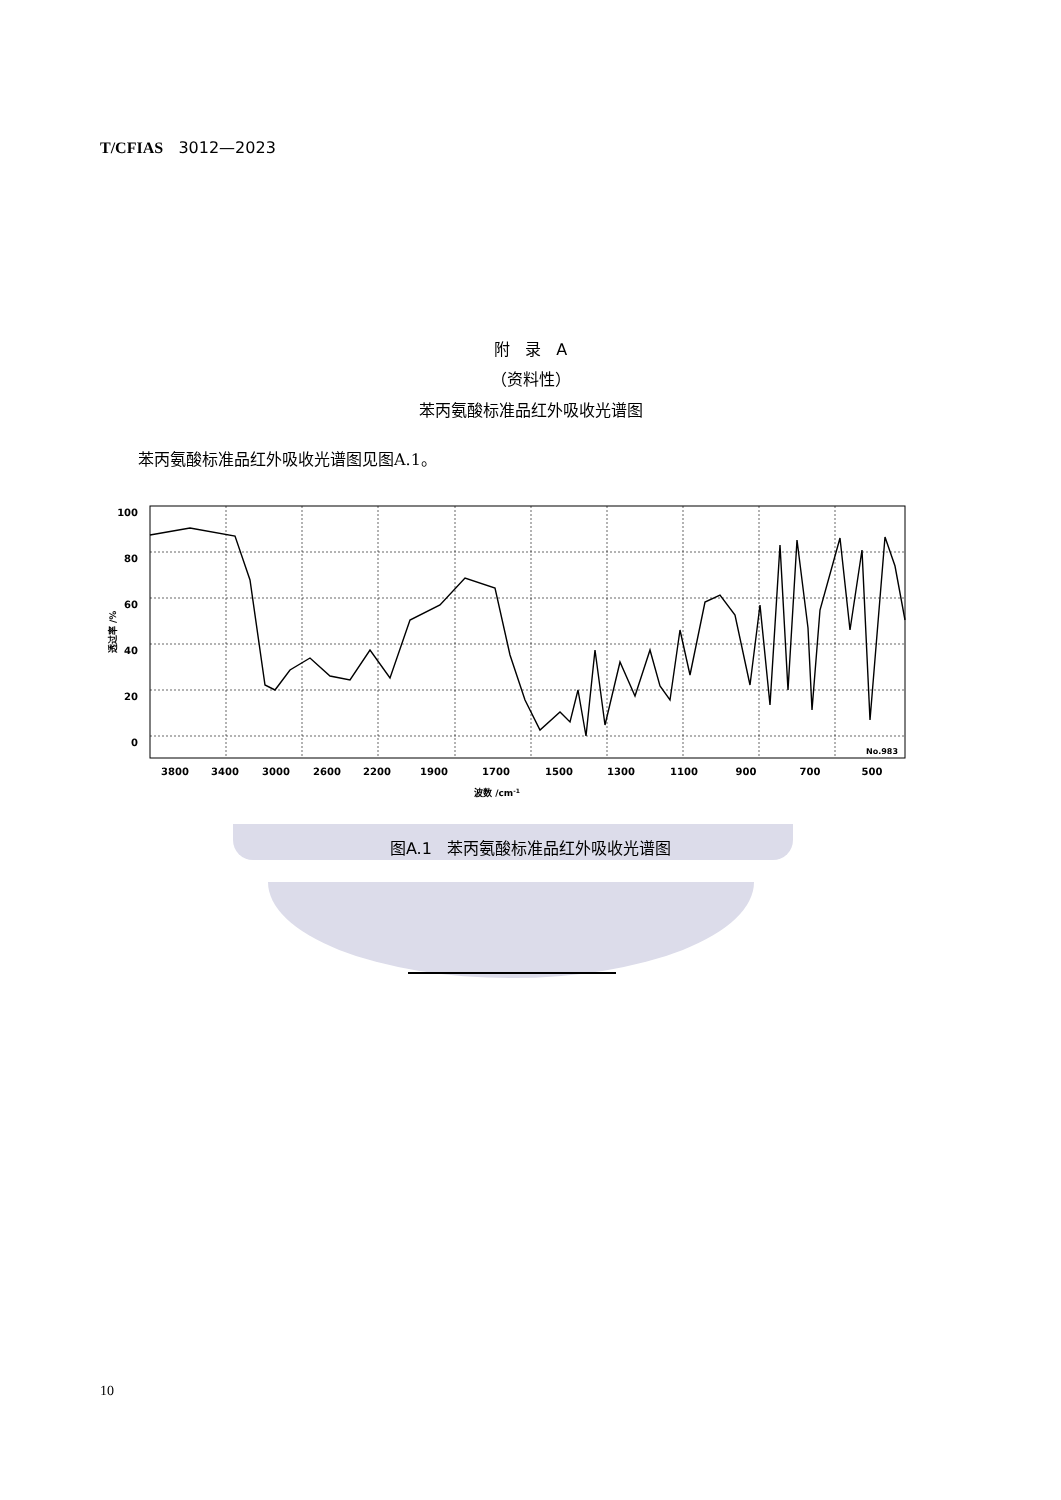T/CFIAS 3012—2023
附 录 A
（资料性）
苯丙氨酸标准品红外吸收光谱图
苯丙氨酸标准品红外吸收光谱图见图A.1。
100
80
60
40
20
0
3800
3400
3000
2600
2200
1900
1700
1500
1300
1100
900
700
500
No.983
波数 /cm-1
透过率 /%
图A.1 苯丙氨酸标准品红外吸收光谱图
10